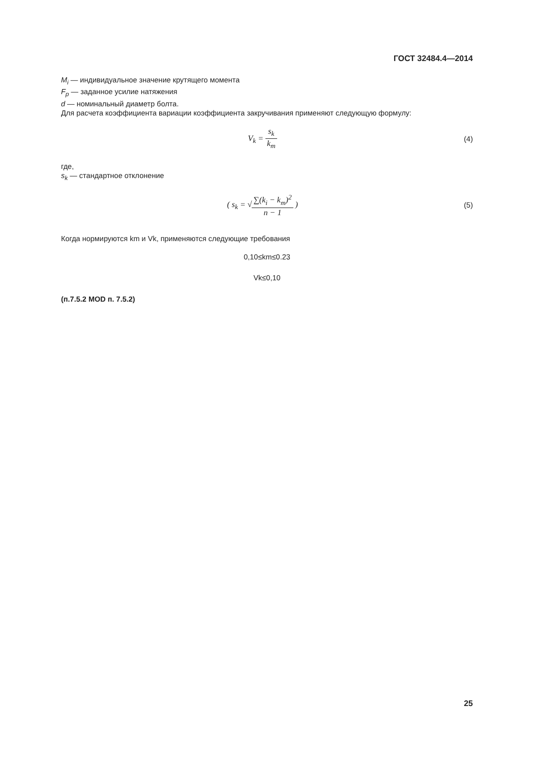ГОСТ 32484.4—2014
M<sub>i</sub> — индивидуальное значение крутящего момента
F<sub>p</sub> — заданное усилие натяжения
d — номинальный диаметр болта.
Для расчета коэффициента вариации коэффициента закручивания применяют следующую формулу:
V<sub>k</sub> = s<sub>k</sub> k<sub>m</sub> (4)
где,
s<sub>k</sub> — стандартное отклонение
( s<sub>k</sub> = √∑(k<sub>i</sub> − k<sub>m</sub>)<sup>2</sup> n − 1 ) (5)
Когда нормируются km и Vk, применяются следующие требования
0,10≤km≤0.23
Vk≤0,10
(п.7.5.2 MOD п. 7.5.2)
25